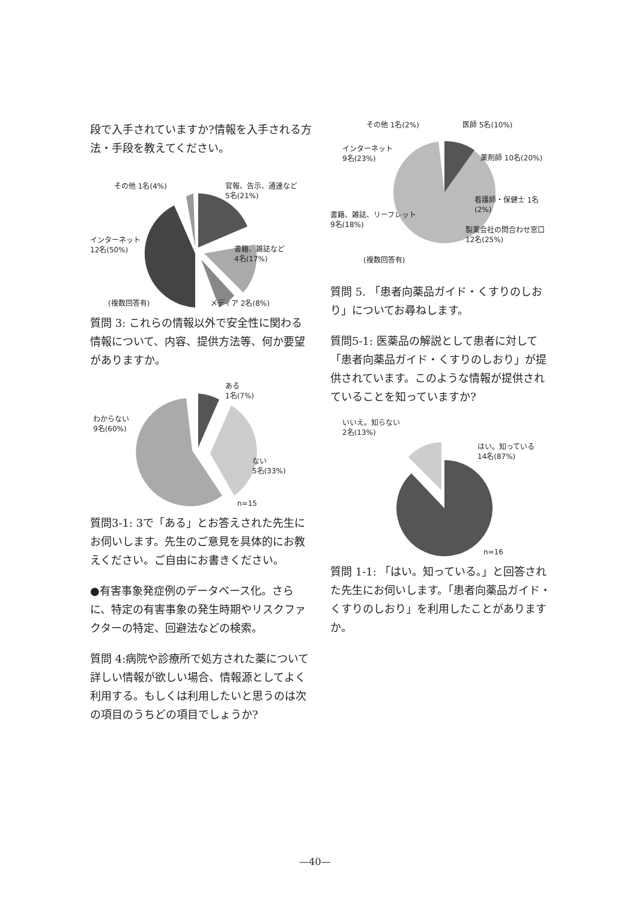段で入手されていますか?情報を入手される方法・手段を教えてください。
その他 1名(4%)
官報、告示、通達など
5名(21%)
インターネット
12名(50%)
書籍、雑誌など
4名(17%)
(複数回答有) メディア 2名(8%)
質問 3: これらの情報以外で安全性に関わる情報について、内容、提供方法等、何か要望がありますか。
ある
1名(7%)
わからない
9名(60%)
ない
5名(33%)
n=15
質問3-1: 3で「ある」とお答えされた先生にお伺いします。先生のご意見を具体的にお教えください。ご自由にお書きください。
●有害事象発症例のデータベース化。さらに、特定の有害事象の発生時期やリスクファクターの特定、回避法などの検索。
質問 4:病院や診療所で処方された薬について詳しい情報が欲しい場合、情報源としてよく利用する。もしくは利用したいと思うのは次の項目のうちどの項目でしょうか?
その他 1名(2%) 医師 5名(10%)
インターネット
9名(23%)
薬剤師 10名(20%)
看護師・保健士 1名(2%)
書籍、雑誌、リーフレット
9名(18%)
製薬会社の問合わせ窓口
12名(25%)
(複数回答有)
質問 5. 「患者向薬品ガイド・くすりのしおり」についてお尋ねします。
質問5-1: 医薬品の解説として患者に対して「患者向薬品ガイド・くすりのしおり」が提供されています。このような情報が提供されていることを知っていますか?
いいえ。知らない
2名(13%)
はい。知っている
14名(87%)
n=16
質問 1-1: 「はい。知っている。」と回答された先生にお伺いします。「患者向薬品ガイド・くすりのしおり」を利用したことがありますか。
—40—